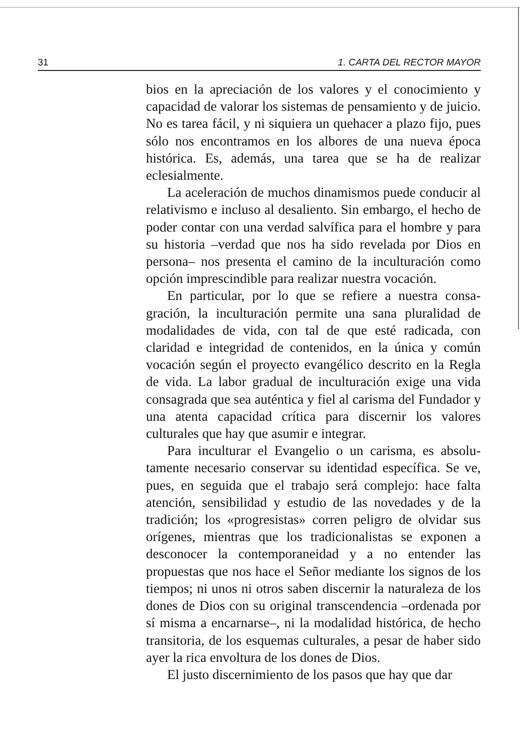31 1. CARTA DEL RECTOR MAYOR
bios en la apreciación de los valores y el conocimiento y capacidad de valorar los sistemas de pensamiento y de juicio. No es tarea fácil, y ni siquiera un quehacer a pla­zo fijo, pues sólo nos encontramos en los albores de una nueva época histórica. Es, además, una tarea que se ha de realizar eclesialmente.
La aceleración de muchos dinamismos puede con­ducir al relativismo e incluso al desaliento. Sin embargo, el hecho de poder contar con una verdad salvífica para el hombre y para su historia –verdad que nos ha sido reve­lada por Dios en persona– nos presenta el camino de la inculturación como opción imprescindible para realizar nuestra vocación.
En particular, por lo que se refiere a nuestra consa­gración, la inculturación permite una sana pluralidad de modalidades de vida, con tal de que esté radicada, con claridad e integridad de contenidos, en la única y co­mún vocación según el proyecto evangélico descrito en la Regla de vida. La labor gradual de inculturación exige una vida consagrada que sea auténtica y fiel al carisma del Fundador y una atenta capacidad crítica para discer­nir los valores culturales que hay que asumir e integrar.
Para inculturar el Evangelio o un carisma, es absolu­tamente necesario conservar su identidad específica. Se ve, pues, en seguida que el trabajo será complejo: hace falta atención, sensibilidad y estudio de las novedades y de la tradición; los «progresistas» corren peligro de olvi­dar sus orígenes, mientras que los tradicionalistas se ex­ponen a desconocer la contemporaneidad y a no enten­der las propuestas que nos hace el Señor mediante los signos de los tiempos; ni unos ni otros saben discernir la naturaleza de los dones de Dios con su original trans­cendencia –ordenada por sí misma a encarnarse–, ni la modalidad histórica, de hecho transitoria, de los esque­mas culturales, a pesar de haber sido ayer la rica envol­tura de los dones de Dios.
El justo discernimiento de los pasos que hay que dar